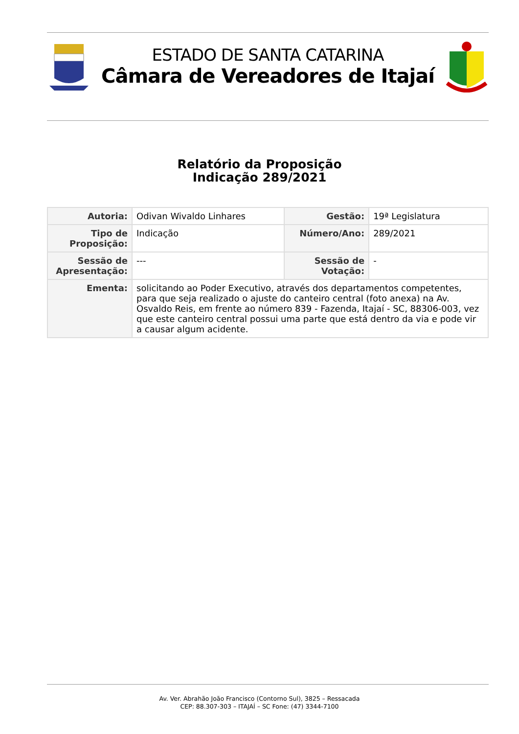ESTADO DE SANTA CATARINA
Câmara de Vereadores de Itajaí
Relatório da Proposição
Indicação 289/2021
| Autoria: | Odivan Wivaldo Linhares | Gestão: | 19ª Legislatura |
| Tipo de Proposição: | Indicação | Número/Ano: | 289/2021 |
| Sessão de Apresentação: | --- | Sessão de Votação: | - |
| Ementa: | solicitando ao Poder Executivo, através dos departamentos competentes, para que seja realizado o ajuste do canteiro central (foto anexa) na Av. Osvaldo Reis, em frente ao número 839 - Fazenda, Itajaí - SC, 88306-003, vez que este canteiro central possui uma parte que está dentro da via e pode vir a causar algum acidente. | | |
Av. Ver. Abrahão João Francisco (Contorno Sul), 3825 – Ressacada
CEP: 88.307-303 – ITAJAÍ – SC Fone: (47) 3344-7100